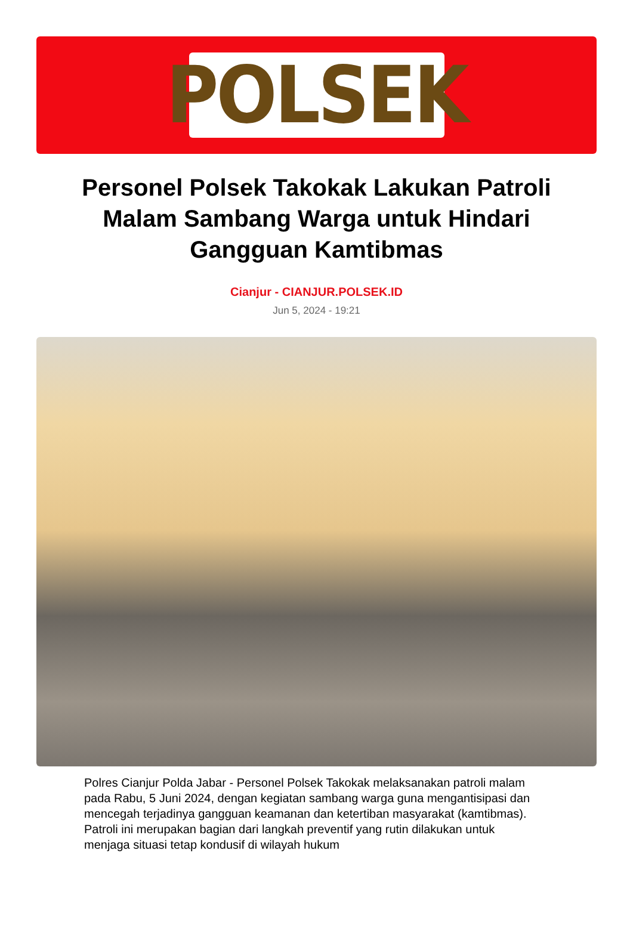POLSEK
Personel Polsek Takokak Lakukan Patroli Malam Sambang Warga untuk Hindari Gangguan Kamtibmas
Cianjur - CIANJUR.POLSEK.ID
Jun 5, 2024 - 19:21
Polres Cianjur Polda Jabar - Personel Polsek Takokak melaksanakan patroli malam pada Rabu, 5 Juni 2024, dengan kegiatan sambang warga guna mengantisipasi dan mencegah terjadinya gangguan keamanan dan ketertiban masyarakat (kamtibmas). Patroli ini merupakan bagian dari langkah preventif yang rutin dilakukan untuk menjaga situasi tetap kondusif di wilayah hukum